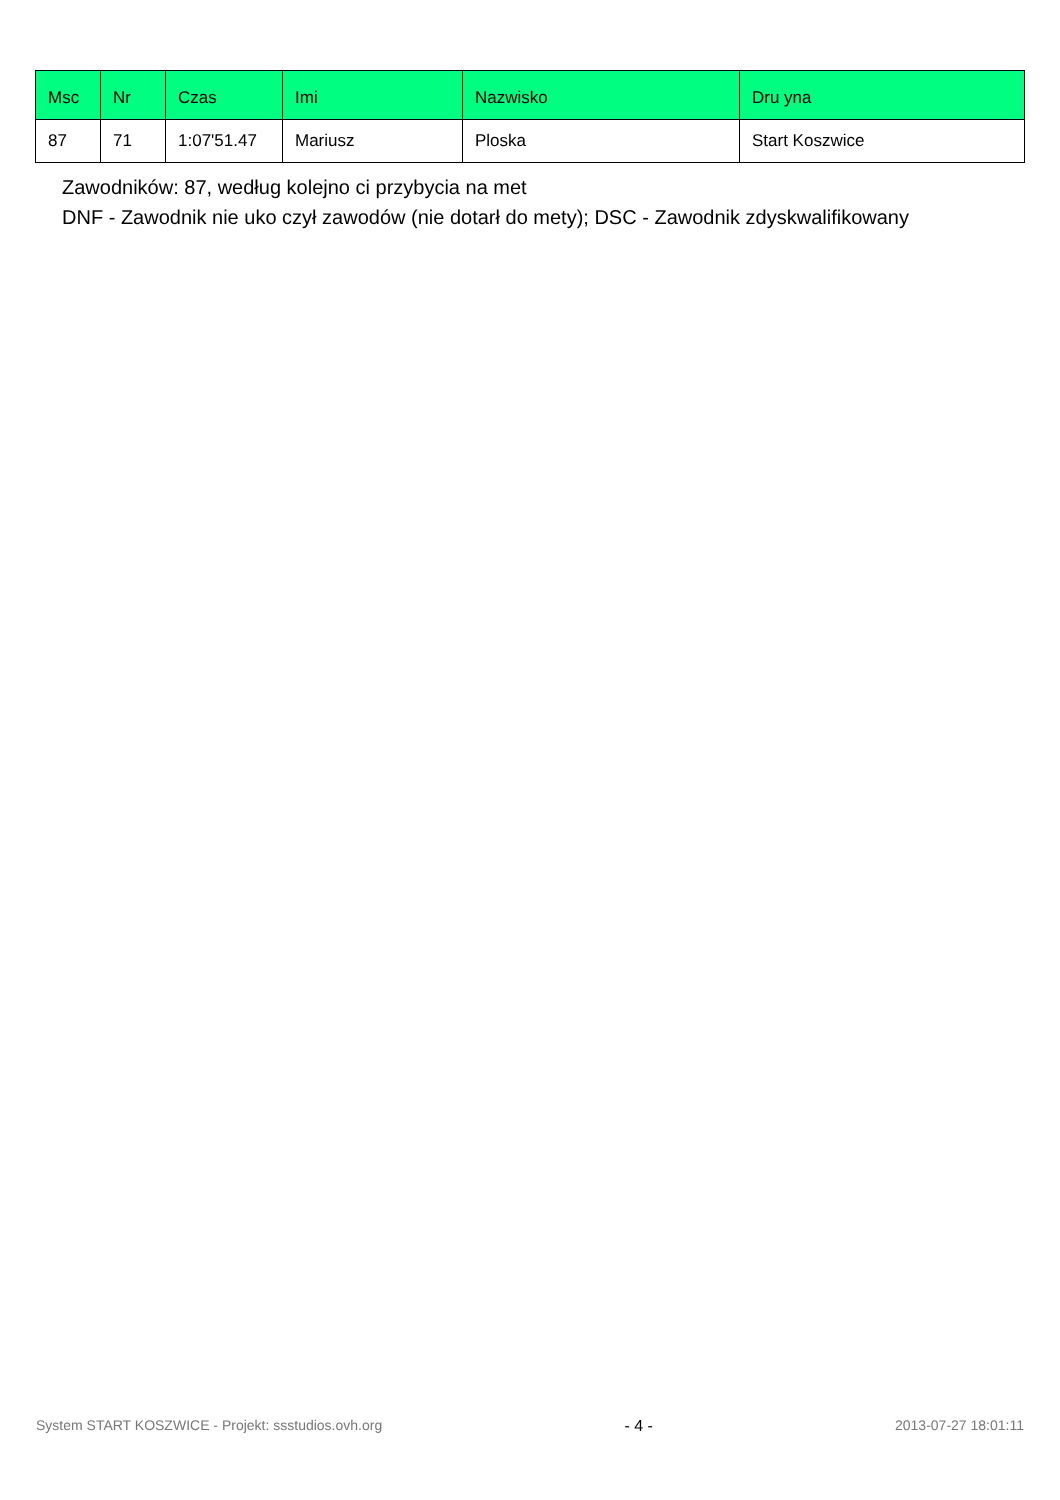| Msc | Nr | Czas | Imi | Nazwisko | Dru yna |
| --- | --- | --- | --- | --- | --- |
| 87 | 71 | 1:07'51.47 | Mariusz | Ploska | Start Koszwice |
Zawodników: 87, według kolejno ci przybycia na met
DNF - Zawodnik nie uko czył zawodów (nie dotarł do mety); DSC - Zawodnik zdyskwalifikowany
System START KOSZWICE - Projekt: ssstudios.ovh.org - 4 - 2013-07-27 18:01:11